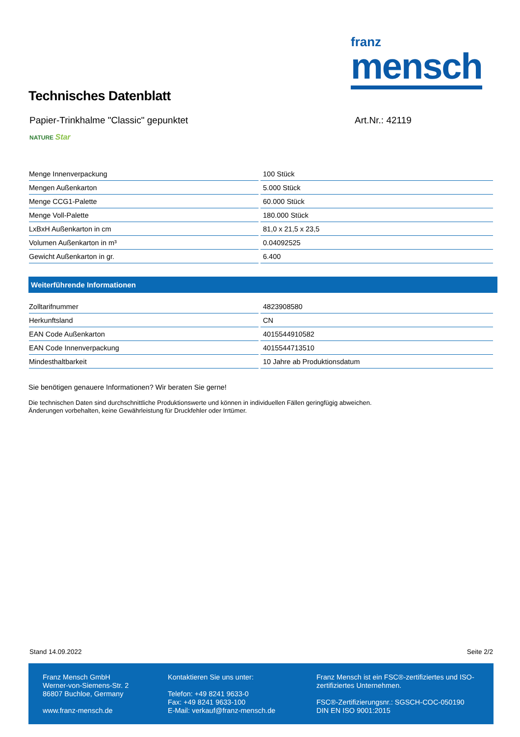franz
mensch
Technisches Datenblatt
Papier-Trinkhalme "Classic" gepunktet
Art.Nr.: 42119
NATURE Star
| Menge Innenverpackung | 100 Stück |
| Mengen Außenkarton | 5.000 Stück |
| Menge CCG1-Palette | 60.000 Stück |
| Menge Voll-Palette | 180.000 Stück |
| LxBxH Außenkarton in cm | 81,0 x 21,5 x 23,5 |
| Volumen Außenkarton in m³ | 0.04092525 |
| Gewicht Außenkarton in gr. | 6.400 |
Weiterführende Informationen
| Zolltarifnummer | 4823908580 |
| Herkunftsland | CN |
| EAN Code Außenkarton | 4015544910582 |
| EAN Code Innenverpackung | 4015544713510 |
| Mindesthaltbarkeit | 10 Jahre ab Produktionsdatum |
Sie benötigen genauere Informationen? Wir beraten Sie gerne!
Die technischen Daten sind durchschnittliche Produktionswerte und können in individuellen Fällen geringfügig abweichen.
Änderungen vorbehalten, keine Gewährleistung für Druckfehler oder Irrtümer.
Stand 14.09.2022 Seite 2/2
Franz Mensch GmbH
Werner-von-Siemens-Str. 2
86807 Buchloe, Germany
www.franz-mensch.de
Kontaktieren Sie uns unter:
Telefon: +49 8241 9633-0
Fax: +49 8241 9633-100
E-Mail: verkauf@franz-mensch.de
Franz Mensch ist ein FSC®-zertifiziertes und ISO-zertifiziertes Unternehmen.
FSC®-Zertifizierungsnr.: SGSCH-COC-050190
DIN EN ISO 9001:2015